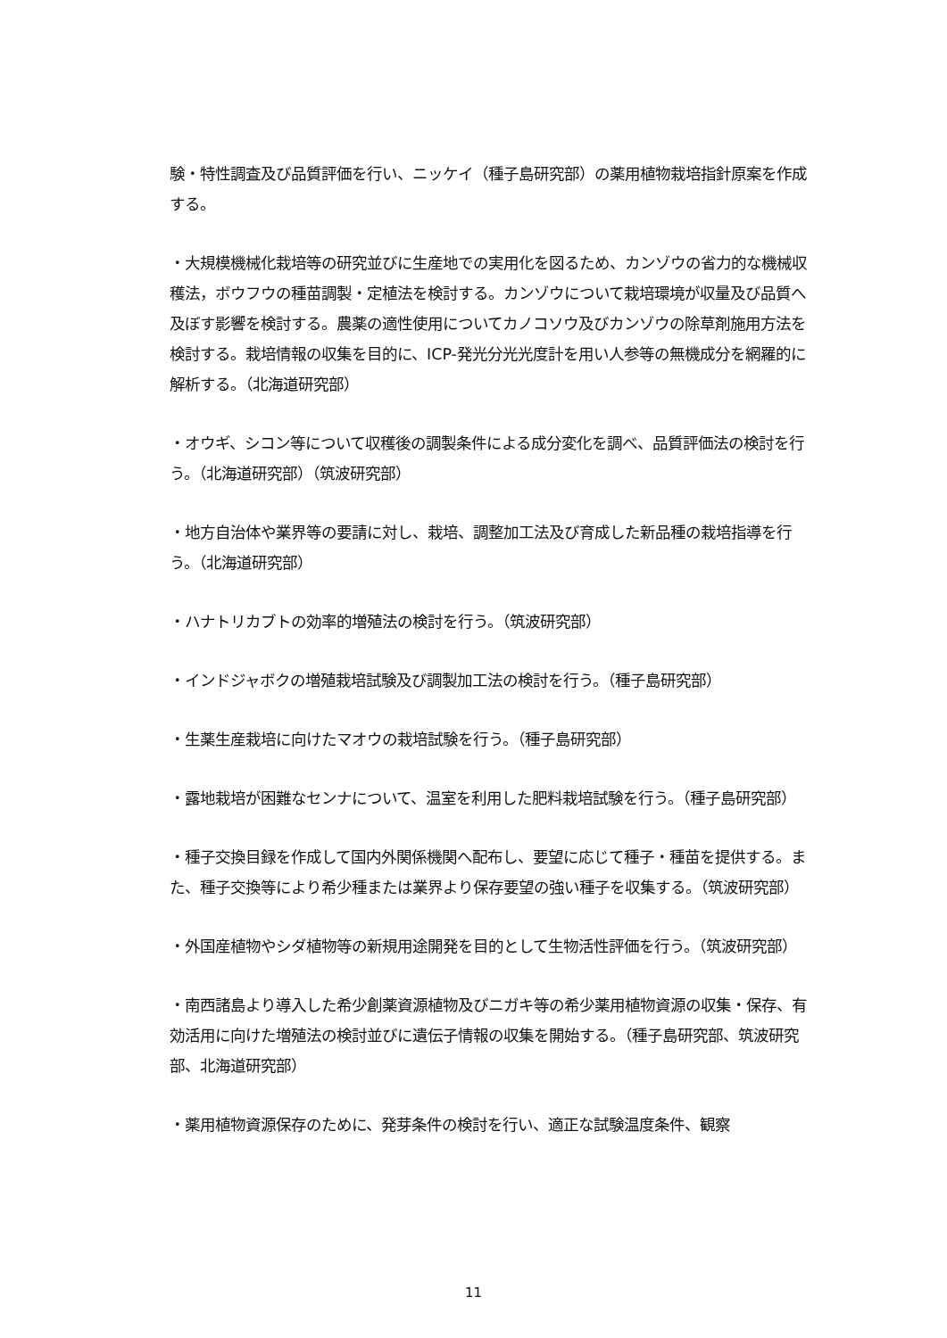験・特性調査及び品質評価を行い、ニッケイ（種子島研究部）の薬用植物栽培指針原案を作成する。
・大規模機械化栽培等の研究並びに生産地での実用化を図るため、カンゾウの省力的な機械収穫法，ボウフウの種苗調製・定植法を検討する。カンゾウについて栽培環境が収量及び品質へ及ぼす影響を検討する。農薬の適性使用についてカノコソウ及びカンゾウの除草剤施用方法を検討する。栽培情報の収集を目的に、ICP-発光分光光度計を用い人参等の無機成分を網羅的に解析する。（北海道研究部）
・オウギ、シコン等について収穫後の調製条件による成分変化を調べ、品質評価法の検討を行う。（北海道研究部）（筑波研究部）
・地方自治体や業界等の要請に対し、栽培、調整加工法及び育成した新品種の栽培指導を行う。（北海道研究部）
・ハナトリカブトの効率的増殖法の検討を行う。（筑波研究部）
・インドジャボクの増殖栽培試験及び調製加工法の検討を行う。（種子島研究部）
・生薬生産栽培に向けたマオウの栽培試験を行う。（種子島研究部）
・露地栽培が困難なセンナについて、温室を利用した肥料栽培試験を行う。（種子島研究部）
・種子交換目録を作成して国内外関係機関へ配布し、要望に応じて種子・種苗を提供する。また、種子交換等により希少種または業界より保存要望の強い種子を収集する。（筑波研究部）
・外国産植物やシダ植物等の新規用途開発を目的として生物活性評価を行う。（筑波研究部）
・南西諸島より導入した希少創薬資源植物及びニガキ等の希少薬用植物資源の収集・保存、有効活用に向けた増殖法の検討並びに遺伝子情報の収集を開始する。（種子島研究部、筑波研究部、北海道研究部）
・薬用植物資源保存のために、発芽条件の検討を行い、適正な試験温度条件、観察
11